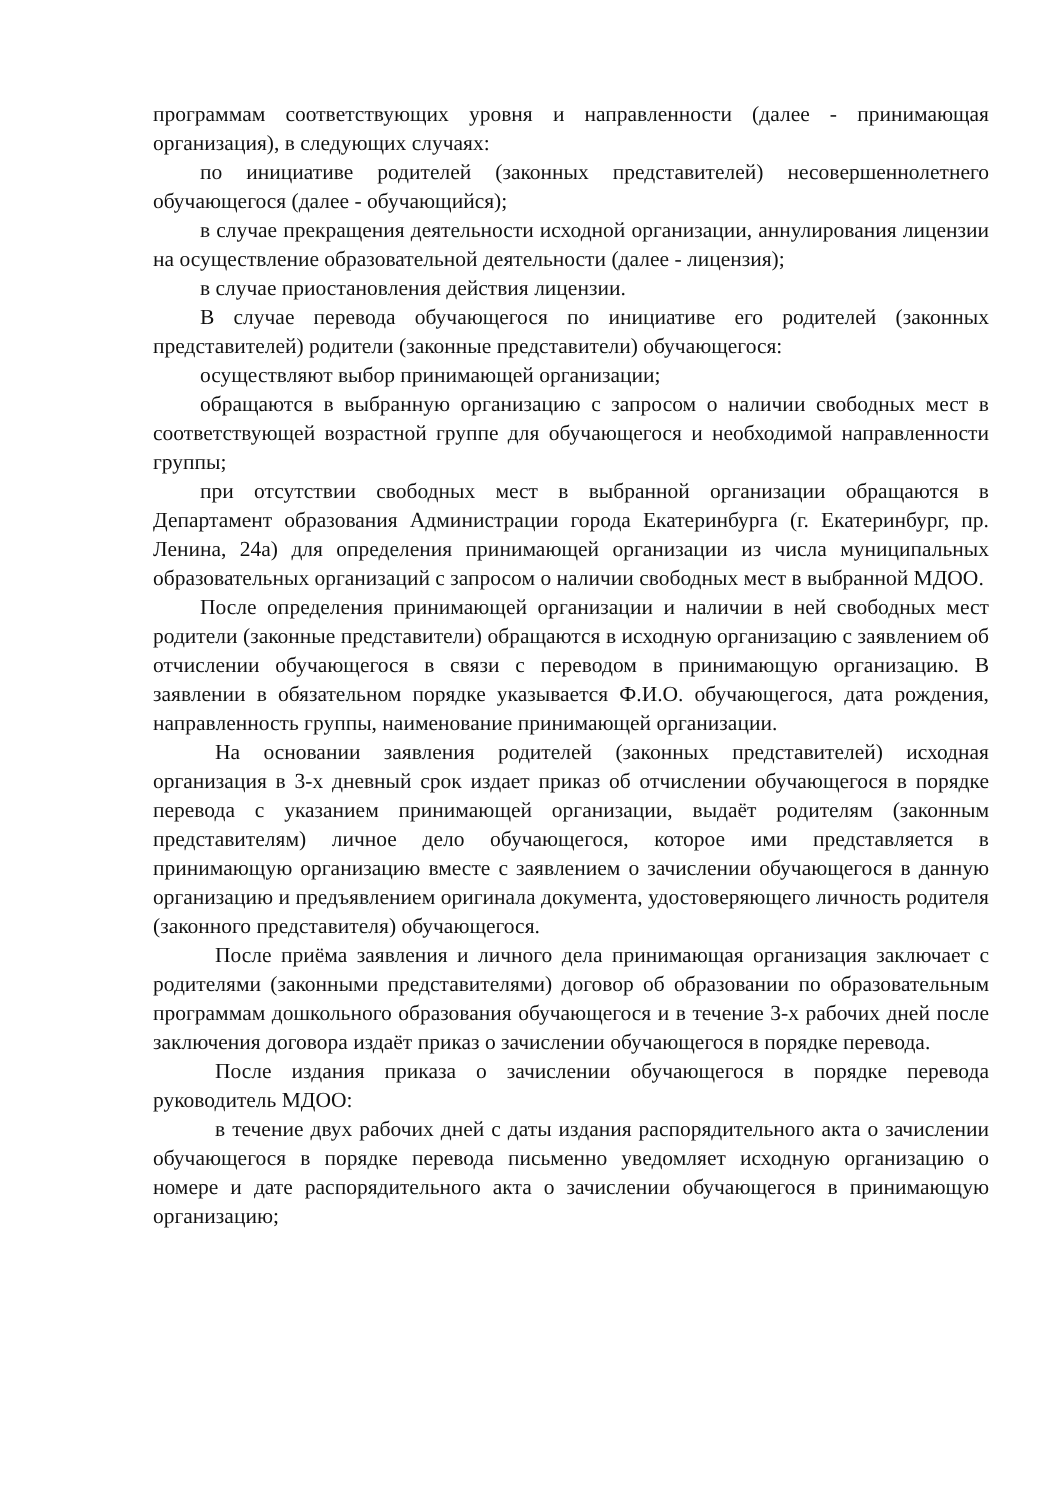программам соответствующих уровня и направленности (далее - принимающая организация), в следующих случаях:
по инициативе родителей (законных представителей) несовершеннолетнего обучающегося (далее - обучающийся);
в случае прекращения деятельности исходной организации, аннулирования лицензии на осуществление образовательной деятельности (далее - лицензия);
в случае приостановления действия лицензии.
В случае перевода обучающегося по инициативе его родителей (законных представителей) родители (законные представители) обучающегося:
осуществляют выбор принимающей организации;
обращаются в выбранную организацию с запросом о наличии свободных мест в соответствующей возрастной группе для обучающегося и необходимой направленности группы;
при отсутствии свободных мест в выбранной организации обращаются в Департамент образования Администрации города Екатеринбурга (г. Екатеринбург, пр. Ленина, 24а) для определения принимающей организации из числа муниципальных образовательных организаций с запросом о наличии свободных мест в выбранной МДОО.
После определения принимающей организации и наличии в ней свободных мест родители (законные представители) обращаются в исходную организацию с заявлением об отчислении обучающегося в связи с переводом в принимающую организацию. В заявлении в обязательном порядке указывается Ф.И.О. обучающегося, дата рождения, направленность группы, наименование принимающей организации.
На основании заявления родителей (законных представителей) исходная организация в 3-х дневный срок издает приказ об отчислении обучающегося в порядке перевода с указанием принимающей организации, выдаёт родителям (законным представителям) личное дело обучающегося, которое ими представляется в принимающую организацию вместе с заявлением о зачислении обучающегося в данную организацию и предъявлением оригинала документа, удостоверяющего личность родителя (законного представителя) обучающегося.
После приёма заявления и личного дела принимающая организация заключает с родителями (законными представителями) договор об образовании по образовательным программам дошкольного образования обучающегося и в течение 3-х рабочих дней после заключения договора издаёт приказ о зачислении обучающегося в порядке перевода.
После издания приказа о зачислении обучающегося в порядке перевода руководитель МДОО:
в течение двух рабочих дней с даты издания распорядительного акта о зачислении обучающегося в порядке перевода письменно уведомляет исходную организацию о номере и дате распорядительного акта о зачислении обучающегося в принимающую организацию;